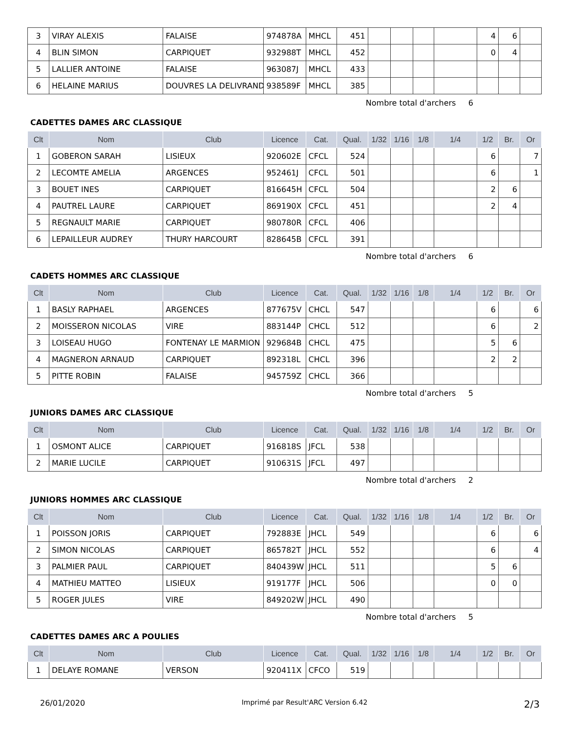| 3 | VIRAY ALEXIS | FALAISE | 974878A | MHCL | 451 | | | | | 4 | 6 | |
| 4 | BLIN SIMON | CARPIQUET | 932988T | MHCL | 452 | | | | | 0 | 4 | |
| 5 | LALLIER ANTOINE | FALAISE | 963087J | MHCL | 433 | | | | | | | |
| 6 | HELAINE MARIUS | DOUVRES LA DELIVRAND | 938589F | MHCL | 385 | | | | | | | |
Nombre total d'archers 6
CADETTES DAMES ARC CLASSIQUE
| Clt | Nom | Club | Licence | Cat. | Qual. | 1/32 | 1/16 | 1/8 | 1/4 | 1/2 | Br. | Or |
| --- | --- | --- | --- | --- | --- | --- | --- | --- | --- | --- | --- | --- |
| 1 | GOBERON SARAH | LISIEUX | 920602E | CFCL | 524 | | | | | 6 | | 7 |
| 2 | LECOMTE AMELIA | ARGENCES | 952461J | CFCL | 501 | | | | | 6 | | 1 |
| 3 | BOUET INES | CARPIQUET | 816645H | CFCL | 504 | | | | | 2 | 6 | |
| 4 | PAUTREL LAURE | CARPIQUET | 869190X | CFCL | 451 | | | | | 2 | 4 | |
| 5 | REGNAULT MARIE | CARPIQUET | 980780R | CFCL | 406 | | | | | | | |
| 6 | LEPAILLEUR AUDREY | THURY HARCOURT | 828645B | CFCL | 391 | | | | | | | |
Nombre total d'archers 6
CADETS HOMMES ARC CLASSIQUE
| Clt | Nom | Club | Licence | Cat. | Qual. | 1/32 | 1/16 | 1/8 | 1/4 | 1/2 | Br. | Or |
| --- | --- | --- | --- | --- | --- | --- | --- | --- | --- | --- | --- | --- |
| 1 | BASLY RAPHAEL | ARGENCES | 877675V | CHCL | 547 | | | | | 6 | | 6 |
| 2 | MOISSERON NICOLAS | VIRE | 883144P | CHCL | 512 | | | | | 6 | | 2 |
| 3 | LOISEAU HUGO | FONTENAY LE MARMION | 929684B | CHCL | 475 | | | | | 5 | 6 | |
| 4 | MAGNERON ARNAUD | CARPIQUET | 892318L | CHCL | 396 | | | | | 2 | 2 | |
| 5 | PITTE ROBIN | FALAISE | 945759Z | CHCL | 366 | | | | | | | |
Nombre total d'archers 5
JUNIORS DAMES ARC CLASSIQUE
| Clt | Nom | Club | Licence | Cat. | Qual. | 1/32 | 1/16 | 1/8 | 1/4 | 1/2 | Br. | Or |
| --- | --- | --- | --- | --- | --- | --- | --- | --- | --- | --- | --- | --- |
| 1 | OSMONT ALICE | CARPIQUET | 916818S | JFCL | 538 | | | | | | | |
| 2 | MARIE LUCILE | CARPIQUET | 910631S | JFCL | 497 | | | | | | | |
Nombre total d'archers 2
JUNIORS HOMMES ARC CLASSIQUE
| Clt | Nom | Club | Licence | Cat. | Qual. | 1/32 | 1/16 | 1/8 | 1/4 | 1/2 | Br. | Or |
| --- | --- | --- | --- | --- | --- | --- | --- | --- | --- | --- | --- | --- |
| 1 | POISSON JORIS | CARPIQUET | 792883E | JHCL | 549 | | | | | 6 | | 6 |
| 2 | SIMON NICOLAS | CARPIQUET | 865782T | JHCL | 552 | | | | | 6 | | 4 |
| 3 | PALMIER PAUL | CARPIQUET | 840439W | JHCL | 511 | | | | | 5 | 6 | |
| 4 | MATHIEU MATTEO | LISIEUX | 919177F | JHCL | 506 | | | | | 0 | 0 | |
| 5 | ROGER JULES | VIRE | 849202W | JHCL | 490 | | | | | | | |
Nombre total d'archers 5
CADETTES DAMES ARC A POULIES
| Clt | Nom | Club | Licence | Cat. | Qual. | 1/32 | 1/16 | 1/8 | 1/4 | 1/2 | Br. | Or |
| --- | --- | --- | --- | --- | --- | --- | --- | --- | --- | --- | --- | --- |
| 1 | DELAYE ROMANE | VERSON | 920411X | CFCO | 519 | | | | | | | |
26/01/2020 Imprimé par Result'ARC Version 6.42 2/3